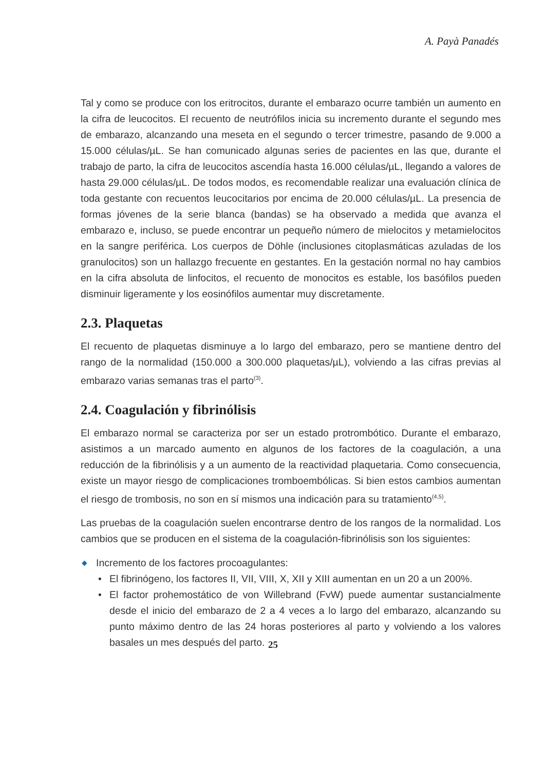A. Payà Panadés
Tal y como se produce con los eritrocitos, durante el embarazo ocurre también un aumento en la cifra de leucocitos. El recuento de neutrófilos inicia su incremento durante el segundo mes de embarazo, alcanzando una meseta en el segundo o tercer trimestre, pasando de 9.000 a 15.000 células/µL. Se han comunicado algunas series de pacientes en las que, durante el trabajo de parto, la cifra de leucocitos ascendía hasta 16.000 células/µL, llegando a valores de hasta 29.000 células/µL. De todos modos, es recomendable realizar una evaluación clínica de toda gestante con recuentos leucocitarios por encima de 20.000 células/µL. La presencia de formas jóvenes de la serie blanca (bandas) se ha observado a medida que avanza el embarazo e, incluso, se puede encontrar un pequeño número de mielocitos y metamielocitos en la sangre periférica. Los cuerpos de Döhle (inclusiones citoplasmáticas azuladas de los granulocitos) son un hallazgo frecuente en gestantes. En la gestación normal no hay cambios en la cifra absoluta de linfocitos, el recuento de monocitos es estable, los basófilos pueden disminuir ligeramente y los eosinófilos aumentar muy discretamente.
2.3. Plaquetas
El recuento de plaquetas disminuye a lo largo del embarazo, pero se mantiene dentro del rango de la normalidad (150.000 a 300.000 plaquetas/µL), volviendo a las cifras previas al embarazo varias semanas tras el parto<sup>(3)</sup>.
2.4. Coagulación y fibrinólisis
El embarazo normal se caracteriza por ser un estado protrombótico. Durante el embarazo, asistimos a un marcado aumento en algunos de los factores de la coagulación, a una reducción de la fibrinólisis y a un aumento de la reactividad plaquetaria. Como consecuencia, existe un mayor riesgo de complicaciones tromboembólicas. Si bien estos cambios aumentan el riesgo de trombosis, no son en sí mismos una indicación para su tratamiento<sup>(4,5)</sup>.
Las pruebas de la coagulación suelen encontrarse dentro de los rangos de la normalidad. Los cambios que se producen en el sistema de la coagulación-fibrinólisis son los siguientes:
◆ Incremento de los factores procoagulantes:
• El fibrinógeno, los factores II, VII, VIII, X, XII y XIII aumentan en un 20 a un 200%.
• El factor prohemostático de von Willebrand (FvW) puede aumentar sustancialmente desde el inicio del embarazo de 2 a 4 veces a lo largo del embarazo, alcanzando su punto máximo dentro de las 24 horas posteriores al parto y volviendo a los valores basales un mes después del parto.
25